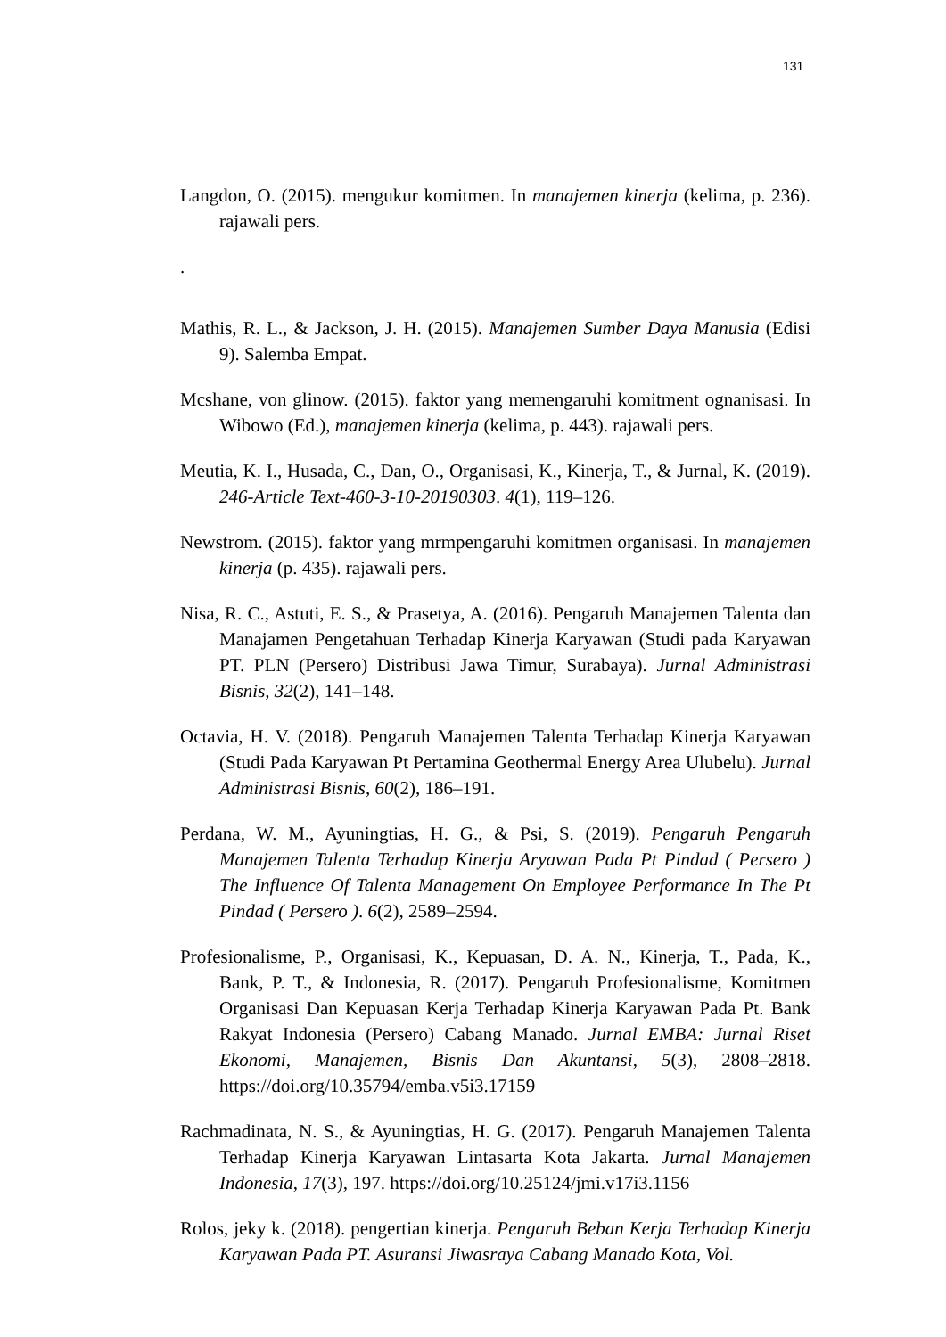131
Langdon, O. (2015). mengukur komitmen. In manajemen kinerja (kelima, p. 236). rajawali pers.
.
Mathis, R. L., & Jackson, J. H. (2015). Manajemen Sumber Daya Manusia (Edisi 9). Salemba Empat.
Mcshane, von glinow. (2015). faktor yang memengaruhi komitment ognanisasi. In Wibowo (Ed.), manajemen kinerja (kelima, p. 443). rajawali pers.
Meutia, K. I., Husada, C., Dan, O., Organisasi, K., Kinerja, T., & Jurnal, K. (2019). 246-Article Text-460-3-10-20190303. 4(1), 119–126.
Newstrom. (2015). faktor yang mrmpengaruhi komitmen organisasi. In manajemen kinerja (p. 435). rajawali pers.
Nisa, R. C., Astuti, E. S., & Prasetya, A. (2016). Pengaruh Manajemen Talenta dan Manajamen Pengetahuan Terhadap Kinerja Karyawan (Studi pada Karyawan PT. PLN (Persero) Distribusi Jawa Timur, Surabaya). Jurnal Administrasi Bisnis, 32(2), 141–148.
Octavia, H. V. (2018). Pengaruh Manajemen Talenta Terhadap Kinerja Karyawan (Studi Pada Karyawan Pt Pertamina Geothermal Energy Area Ulubelu). Jurnal Administrasi Bisnis, 60(2), 186–191.
Perdana, W. M., Ayuningtias, H. G., & Psi, S. (2019). Pengaruh Pengaruh Manajemen Talenta Terhadap Kinerja Aryawan Pada Pt Pindad ( Persero ) The Influence Of Talenta Management On Employee Performance In The Pt Pindad ( Persero ). 6(2), 2589–2594.
Profesionalisme, P., Organisasi, K., Kepuasan, D. A. N., Kinerja, T., Pada, K., Bank, P. T., & Indonesia, R. (2017). Pengaruh Profesionalisme, Komitmen Organisasi Dan Kepuasan Kerja Terhadap Kinerja Karyawan Pada Pt. Bank Rakyat Indonesia (Persero) Cabang Manado. Jurnal EMBA: Jurnal Riset Ekonomi, Manajemen, Bisnis Dan Akuntansi, 5(3), 2808–2818. https://doi.org/10.35794/emba.v5i3.17159
Rachmadinata, N. S., & Ayuningtias, H. G. (2017). Pengaruh Manajemen Talenta Terhadap Kinerja Karyawan Lintasarta Kota Jakarta. Jurnal Manajemen Indonesia, 17(3), 197. https://doi.org/10.25124/jmi.v17i3.1156
Rolos, jeky k. (2018). pengertian kinerja. Pengaruh Beban Kerja Terhadap Kinerja Karyawan Pada PT. Asuransi Jiwasraya Cabang Manado Kota, Vol.